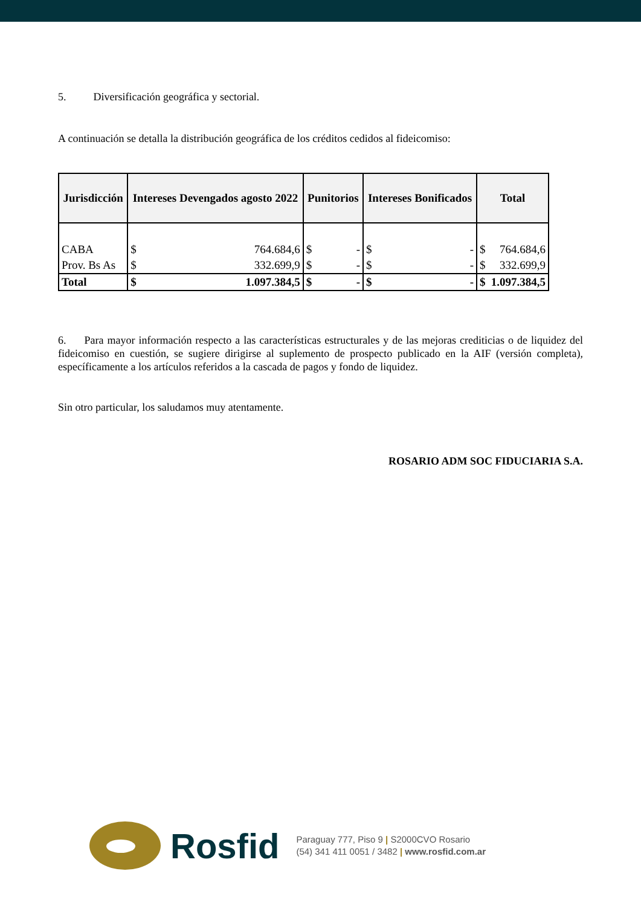5. Diversificación geográfica y sectorial.
A continuación se detalla la distribución geográfica de los créditos cedidos al fideicomiso:
| Jurisdicción | Intereses Devengados agosto 2022 | | Punitorios | | Intereses Bonificados | | Total | |
| --- | --- | --- | --- | --- | --- | --- | --- | --- |
| CABA | $ | 764.684,6 | $ | - | $ | - | $ | 764.684,6 |
| Prov. Bs As | $ | 332.699,9 | $ | - | $ | - | $ | 332.699,9 |
| Total | $ | 1.097.384,5 | $ | - | $ | - | $ | 1.097.384,5 |
6. Para mayor información respecto a las características estructurales y de las mejoras crediticias o de liquidez del fideicomiso en cuestión, se sugiere dirigirse al suplemento de prospecto publicado en la AIF (versión completa), específicamente a los artículos referidos a la cascada de pagos y fondo de liquidez.
Sin otro particular, los saludamos muy atentamente.
ROSARIO ADM SOC FIDUCIARIA S.A.
Rosfid
Paraguay 777, Piso 9 | S2000CVO Rosario
(54) 341 411 0051 / 3482 | www.rosfid.com.ar